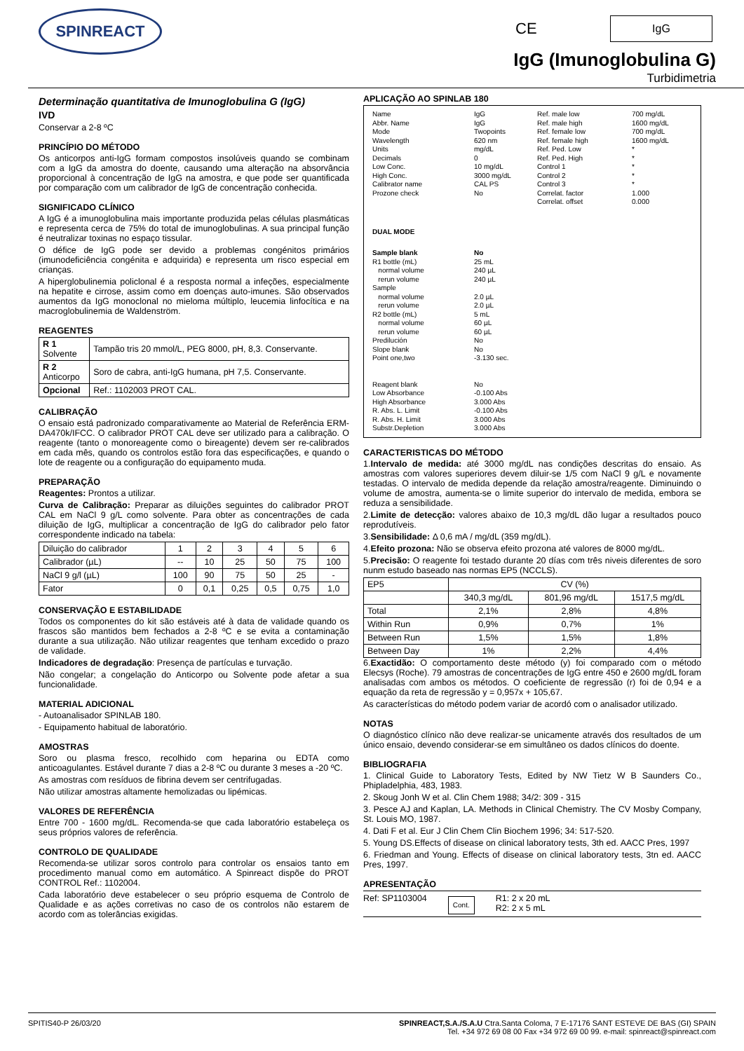SPINREACT
CE IgG
IgG (Imunoglobulina G)
Turbidimetria
Determinação quantitativa de Imunoglobulina G (IgG)
IVD
Conservar a 2-8 ºC
PRINCÍPIO DO MÉTODO
Os anticorpos anti-IgG formam compostos insolúveis quando se combinam com a IgG da amostra do doente, causando uma alteração na absorvância proporcional à concentração de IgG na amostra, e que pode ser quantificada por comparação com um calibrador de IgG de concentração conhecida.
SIGNIFICADO CLÍNICO
A IgG é a imunoglobulina mais importante produzida pelas células plasmáticas e representa cerca de 75% do total de imunoglobulinas. A sua principal função é neutralizar toxinas no espaço tissular.
O défice de IgG pode ser devido a problemas congénitos primários (imunodeficiência congénita e adquirida) e representa um risco especial em crianças.
A hiperglobulinemia policlonal é a resposta normal a infeções, especialmente na hepatite e cirrose, assim como em doenças auto-imunes. São observados aumentos da IgG monoclonal no mieloma múltiplo, leucemia linfocítica e na macroglobulinemia de Waldenström.
REAGENTES
| R 1 Solvente | Tampão tris 20 mmol/L, PEG 8000, pH, 8,3. Conservante. |
| R 2 Anticorpo | Soro de cabra, anti-IgG humana, pH 7,5. Conservante. |
| Opcional | Ref.: 1102003 PROT CAL. |
CALIBRAÇÃO
O ensaio está padronizado comparativamente ao Material de Referência ERM-DA470k/IFCC. O calibrador PROT CAL deve ser utilizado para a calibração. O reagente (tanto o monoreagente como o bireagente) devem ser re-calibrados em cada mês, quando os controlos estão fora das especificações, e quando o lote de reagente ou a configuração do equipamento muda.
PREPARAÇÃO
Reagentes: Prontos a utilizar.
Curva de Calibração: Preparar as diluições seguintes do calibrador PROT CAL em NaCl 9 g/L como solvente. Para obter as concentrações de cada diluição de IgG, multiplicar a concentração de IgG do calibrador pelo fator correspondente indicado na tabela:
| Diluição do calibrador | 1 | 2 | 3 | 4 | 5 | 6 |
| Calibrador (µL) | -- | 10 | 25 | 50 | 75 | 100 |
| NaCl 9 g/l (µL) | 100 | 90 | 75 | 50 | 25 | - |
| Fator | 0 | 0,1 | 0,25 | 0,5 | 0,75 | 1,0 |
CONSERVAÇÃO E ESTABILIDADE
Todos os componentes do kit são estáveis até à data de validade quando os frascos são mantidos bem fechados a 2-8 ºC e se evita a contaminação durante a sua utilização. Não utilizar reagentes que tenham excedido o prazo de validade.
Indicadores de degradação: Presença de partículas e turvação.
Não congelar; a congelação do Anticorpo ou Solvente pode afetar a sua funcionalidade.
MATERIAL ADICIONAL
- Autoanalisador SPINLAB 180.
- Equipamento habitual de laboratório.
AMOSTRAS
Soro ou plasma fresco, recolhido com heparina ou EDTA como anticoagulantes. Estável durante 7 dias a 2-8 ºC ou durante 3 meses a -20 ºC.
As amostras com resíduos de fibrina devem ser centrifugadas.
Não utilizar amostras altamente hemolizadas ou lipémicas.
VALORES DE REFERÊNCIA
Entre 700 - 1600 mg/dL. Recomenda-se que cada laboratório estabeleça os seus próprios valores de referência.
CONTROLO DE QUALIDADE
Recomenda-se utilizar soros controlo para controlar os ensaios tanto em procedimento manual como em automático. A Spinreact dispõe do PROT CONTROL Ref.: 1102004.
Cada laboratório deve estabelecer o seu próprio esquema de Controlo de Qualidade e as ações corretivas no caso de os controlos não estarem de acordo com as tolerâncias exigidas.
APLICAÇÃO AO SPINLAB 180
Name
Abbr. Name
Mode
Wavelength
Units
Decimals
Low Conc.
High Conc.
Calibrator name
Prozone check
IgG
IgG
Twopoints
620 nm
mg/dL
0
10 mg/dL
3000 mg/dL
CAL PS
No
Ref. male low
Ref. male high
Ref. female low
Ref. female high
Ref. Ped. Low
Ref. Ped. High
Control 1
Control 2
Control 3
Correlat. factor
Correlat. offset
700 mg/dL
1600 mg/dL
700 mg/dL
1600 mg/dL
*
*
*
*
*
1.000
0.000
DUAL MODE
Sample blank
R1 bottle (mL)
normal volume
rerun volume
Sample
normal volume
rerun volume
R2 bottle (mL)
normal volume
rerun volume
Predilución
Slope blank
Point one,two
Reagent blank
Low Absorbance
High Absorbance
R. Abs. L. Limit
R. Abs. H. Limit
Substr.Depletion
No
25 mL
240 µL
240 µL
2.0 µL
2.0 µL
5 mL
60 µL
60 µL
No
No
-3.130 sec.
No
-0.100 Abs
3.000 Abs
-0.100 Abs
3.000 Abs
3.000 Abs
CARACTERISTICAS DO MÉTODO
1.Intervalo de medida: até 3000 mg/dL nas condições descritas do ensaio. As amostras com valores superiores devem diluir-se 1/5 com NaCl 9 g/L e novamente testadas. O intervalo de medida depende da relação amostra/reagente. Diminuindo o volume de amostra, aumenta-se o limite superior do intervalo de medida, embora se reduza a sensibilidade.
2.Limite de detecção: valores abaixo de 10,3 mg/dL dão lugar a resultados pouco reprodutíveis.
3.Sensibilidade: Δ 0,6 mA / mg/dL (359 mg/dL).
4.Efeito prozona: Não se observa efeito prozona até valores de 8000 mg/dL.
5.Precisão: O reagente foi testado durante 20 días com três niveis diferentes de soro nunm estudo baseado nas normas EP5 (NCCLS).
| EP5 | CV (%) | | |
| | 340,3 mg/dL | 801,96 mg/dL | 1517,5 mg/dL |
| Total | 2,1% | 2,8% | 4,8% |
| Within Run | 0,9% | 0,7% | 1% |
| Between Run | 1,5% | 1,5% | 1,8% |
| Between Day | 1% | 2,2% | 4,4% |
6.Exactidão: O comportamento deste método (y) foi comparado com o método Elecsys (Roche). 79 amostras de concentrações de IgG entre 450 e 2600 mg/dL foram analisadas com ambos os métodos. O coeficiente de regressão (r) foi de 0,94 e a equação da reta de regressão y = 0,957x + 105,67.
As características do método podem variar de acordó com o analisador utilizado.
NOTAS
O diagnóstico clínico não deve realizar-se unicamente através dos resultados de um único ensaio, devendo considerar-se em simultâneo os dados clínicos do doente.
BIBLIOGRAFIA
1. Clinical Guide to Laboratory Tests, Edited by NW Tietz W B Saunders Co., Phipladelphia, 483, 1983.
2. Skoug Jonh W et al. Clin Chem 1988; 34/2: 309 - 315
3. Pesce AJ and Kaplan, LA. Methods in Clinical Chemistry. The CV Mosby Company, St. Louis MO, 1987.
4. Dati F et al. Eur J Clin Chem Clin Biochem 1996; 34: 517-520.
5. Young DS.Effects of disease on clinical laboratory tests, 3th ed. AACC Pres, 1997
6. Friedman and Young. Effects of disease on clinical laboratory tests, 3tn ed. AACC Pres, 1997.
APRESENTAÇÃO
Ref: SP1103004 Cont. R1: 2 x 20 mL
R2: 2 x 5 mL
SPITIS40-P 26/03/20 SPINREACT,S.A./S.A.U Ctra.Santa Coloma, 7 E-17176 SANT ESTEVE DE BAS (GI) SPAIN
Tel. +34 972 69 08 00 Fax +34 972 69 00 99. e-mail: spinreact@spinreact.com